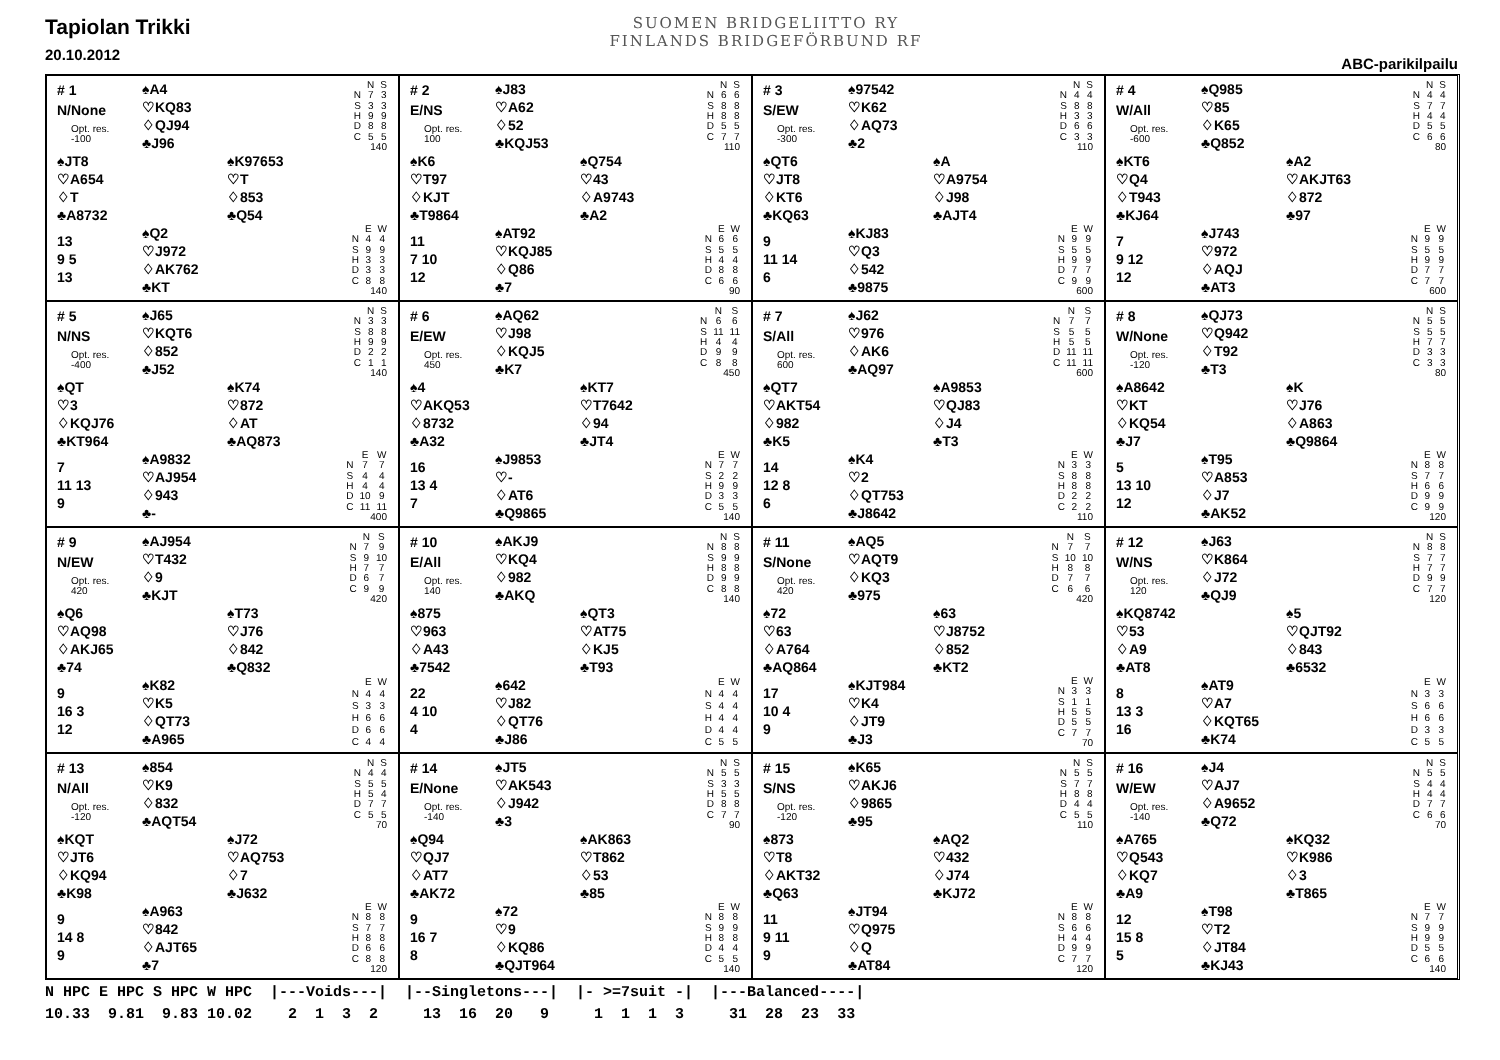Tapiolan Trikki
20.10.2012
SUOMEN BRIDGELIITTO RY
FINLANDS BRIDGEFÖRBUND RF
ABC-parikilpailu
# 1
N/None
Opt. res.
-100
♠A4
♡KQ83
♢QJ94
♣J96
| | N | S |
| --- | --- | --- |
| N | 7 | 3 |
| S | 3 | 3 |
| H | 9 | 9 |
| D | 8 | 8 |
| C | 5 | 5 |
| 140 | | |
♠JT8
♡A654
♢T
♣A8732
♠K97653
♡T
♢853
♣Q54
13
9 5
13
♠Q2
♡J972
♢AK762
♣KT
| | E | W |
| --- | --- | --- |
| N | 4 | 4 |
| S | 9 | 9 |
| H | 3 | 3 |
| D | 3 | 3 |
| C | 8 | 8 |
| 140 | | |
# 2
E/NS
Opt. res.
100
♠J83
♡A62
♢52
♣KQJ53
| | N | S |
| --- | --- | --- |
| N | 6 | 6 |
| S | 8 | 8 |
| H | 8 | 8 |
| D | 5 | 5 |
| C | 7 | 7 |
| 110 | | |
♠K6
♡T97
♢KJT
♣T9864
♠Q754
♡43
♢A9743
♣A2
11
7 10
12
♠AT92
♡KQJ85
♢Q86
♣7
| | E | W |
| --- | --- | --- |
| N | 6 | 6 |
| S | 5 | 5 |
| H | 4 | 4 |
| D | 8 | 8 |
| C | 6 | 6 |
| 90 | | |
# 3
S/EW
Opt. res.
-300
♠97542
♡K62
♢AQ73
♣2
| | N | S |
| --- | --- | --- |
| N | 4 | 4 |
| S | 8 | 8 |
| H | 3 | 3 |
| D | 6 | 6 |
| C | 3 | 3 |
| 110 | | |
♠QT6
♡JT8
♢KT6
♣KQ63
♠A
♡A9754
♢J98
♣AJT4
9
11 14
6
♠KJ83
♡Q3
♢542
♣9875
| | E | W |
| --- | --- | --- |
| N | 9 | 9 |
| S | 5 | 5 |
| H | 9 | 9 |
| D | 7 | 7 |
| C | 9 | 9 |
| 600 | | |
# 4
W/All
Opt. res.
-600
♠Q985
♡85
♢K65
♣Q852
| | N | S |
| --- | --- | --- |
| N | 4 | 4 |
| S | 7 | 7 |
| H | 4 | 4 |
| D | 5 | 5 |
| C | 6 | 6 |
| 80 | | |
♠KT6
♡Q4
♢T943
♣KJ64
♠A2
♡AKJT63
♢872
♣97
7
9 12
12
♠J743
♡972
♢AQJ
♣AT3
| | E | W |
| --- | --- | --- |
| N | 9 | 9 |
| S | 5 | 5 |
| H | 9 | 9 |
| D | 7 | 7 |
| C | 7 | 7 |
| 600 | | |
# 5
N/NS
Opt. res.
-400
♠J65
♡KQT6
♢852
♣J52
| | N | S |
| --- | --- | --- |
| N | 3 | 3 |
| S | 8 | 8 |
| H | 9 | 9 |
| D | 2 | 2 |
| C | 1 | 1 |
| 140 | | |
♠QT
♡3
♢KQJ76
♣KT964
♠K74
♡872
♢AT
♣AQ873
7
11 13
9
♠A9832
♡AJ954
♢943
♣-
| | E | W |
| --- | --- | --- |
| N | 7 | 7 |
| S | 4 | 4 |
| H | 4 | 4 |
| D | 10 | 9 |
| C | 11 | 11 |
| 400 | | |
# 6
E/EW
Opt. res.
450
♠AQ62
♡J98
♢KQJ5
♣K7
| | N | S |
| --- | --- | --- |
| N | 6 | 6 |
| S | 11 | 11 |
| H | 4 | 4 |
| D | 9 | 9 |
| C | 8 | 8 |
| 450 | | |
♠4
♡AKQ53
♢8732
♣A32
♠KT7
♡T7642
♢94
♣JT4
16
13 4
7
♠J9853
♡-
♢AT6
♣Q9865
| | E | W |
| --- | --- | --- |
| N | 7 | 7 |
| S | 2 | 2 |
| H | 9 | 9 |
| D | 3 | 3 |
| C | 5 | 5 |
| 140 | | |
# 7
S/All
Opt. res.
600
♠J62
♡976
♢AK6
♣AQ97
| | N | S |
| --- | --- | --- |
| N | 7 | 7 |
| S | 5 | 5 |
| H | 5 | 5 |
| D | 11 | 11 |
| C | 11 | 11 |
| 600 | | |
♠QT7
♡AKT54
♢982
♣K5
♠A9853
♡QJ83
♢J4
♣T3
14
12 8
6
♠K4
♡2
♢QT753
♣J8642
| | E | W |
| --- | --- | --- |
| N | 3 | 3 |
| S | 8 | 8 |
| H | 8 | 8 |
| D | 2 | 2 |
| C | 2 | 2 |
| 110 | | |
# 8
W/None
Opt. res.
-120
♠QJ73
♡Q942
♢T92
♣T3
| | N | S |
| --- | --- | --- |
| N | 5 | 5 |
| S | 5 | 5 |
| H | 7 | 7 |
| D | 3 | 3 |
| C | 3 | 3 |
| 80 | | |
♠A8642
♡KT
♢KQ54
♣J7
♠K
♡J76
♢A863
♣Q9864
5
13 10
12
♠T95
♡A853
♢J7
♣AK52
| | E | W |
| --- | --- | --- |
| N | 8 | 8 |
| S | 7 | 7 |
| H | 6 | 6 |
| D | 9 | 9 |
| C | 9 | 9 |
| 120 | | |
# 9
N/EW
Opt. res.
420
♠AJ954
♡T432
♢9
♣KJT
| | N | S |
| --- | --- | --- |
| N | 7 | 9 |
| S | 9 | 10 |
| H | 7 | 7 |
| D | 6 | 7 |
| C | 9 | 9 |
| 420 | | |
♠Q6
♡AQ98
♢AKJ65
♣74
♠T73
♡J76
♢842
♣Q832
9
16 3
12
♠K82
♡K5
♢QT73
♣A965
| | E | W |
| --- | --- | --- |
| N | 4 | 4 |
| S | 3 | 3 |
| H | 6 | 6 |
| D | 6 | 6 |
| C | 4 | 4 |
# 10
E/All
Opt. res.
140
♠AKJ9
♡KQ4
♢982
♣AKQ
| | N | S |
| --- | --- | --- |
| N | 8 | 8 |
| S | 9 | 9 |
| H | 8 | 8 |
| D | 9 | 9 |
| C | 8 | 8 |
| 140 | | |
♠875
♡963
♢A43
♣7542
♠QT3
♡AT75
♢KJ5
♣T93
22
4 10
4
♠642
♡J82
♢QT76
♣J86
| | E | W |
| --- | --- | --- |
| N | 4 | 4 |
| S | 4 | 4 |
| H | 4 | 4 |
| D | 4 | 4 |
| C | 5 | 5 |
# 11
S/None
Opt. res.
420
♠AQ5
♡AQT9
♢KQ3
♣975
| | N | S |
| --- | --- | --- |
| N | 7 | 7 |
| S | 10 | 10 |
| H | 8 | 8 |
| D | 7 | 7 |
| C | 6 | 6 |
| 420 | | |
♠72
♡63
♢A764
♣AQ864
♠63
♡J8752
♢852
♣KT2
17
10 4
9
♠KJT984
♡K4
♢JT9
♣J3
| | E | W |
| --- | --- | --- |
| N | 3 | 3 |
| S | 1 | 1 |
| H | 5 | 5 |
| D | 5 | 5 |
| C | 7 | 7 |
| 70 | | |
# 12
W/NS
Opt. res.
120
♠J63
♡K864
♢J72
♣QJ9
| | N | S |
| --- | --- | --- |
| N | 8 | 8 |
| S | 7 | 7 |
| H | 7 | 7 |
| D | 9 | 9 |
| C | 7 | 7 |
| 120 | | |
♠KQ8742
♡53
♢A9
♣AT8
♠5
♡QJT92
♢843
♣6532
8
13 3
16
♠AT9
♡A7
♢KQT65
♣K74
| | E | W |
| --- | --- | --- |
| N | 3 | 3 |
| S | 6 | 6 |
| H | 6 | 6 |
| D | 3 | 3 |
| C | 5 | 5 |
# 13
N/All
Opt. res.
-120
♠854
♡K9
♢832
♣AQT54
| | N | S |
| --- | --- | --- |
| N | 4 | 4 |
| S | 5 | 5 |
| H | 5 | 4 |
| D | 7 | 7 |
| C | 5 | 5 |
| 70 | | |
♠KQT
♡JT6
♢KQ94
♣K98
♠J72
♡AQ753
♢7
♣J632
9
14 8
9
♠A963
♡842
♢AJT65
♣7
| | E | W |
| --- | --- | --- |
| N | 8 | 8 |
| S | 7 | 7 |
| H | 8 | 8 |
| D | 6 | 6 |
| C | 8 | 8 |
| 120 | | |
# 14
E/None
Opt. res.
-140
♠JT5
♡AK543
♢J942
♣3
| | N | S |
| --- | --- | --- |
| N | 5 | 5 |
| S | 3 | 3 |
| H | 5 | 5 |
| D | 8 | 8 |
| C | 7 | 7 |
| 90 | | |
♠Q94
♡QJ7
♢AT7
♣AK72
♠AK863
♡T862
♢53
♣85
9
16 7
8
♠72
♡9
♢KQ86
♣QJT964
| | E | W |
| --- | --- | --- |
| N | 8 | 8 |
| S | 9 | 9 |
| H | 8 | 8 |
| D | 4 | 4 |
| C | 5 | 5 |
| 140 | | |
# 15
S/NS
Opt. res.
-120
♠K65
♡AKJ6
♢9865
♣95
| | N | S |
| --- | --- | --- |
| N | 5 | 5 |
| S | 7 | 7 |
| H | 8 | 8 |
| D | 4 | 4 |
| C | 5 | 5 |
| 110 | | |
♠873
♡T8
♢AKT32
♣Q63
♠AQ2
♡432
♢J74
♣KJ72
11
9 11
9
♠JT94
♡Q975
♢Q
♣AT84
| | E | W |
| --- | --- | --- |
| N | 8 | 8 |
| S | 6 | 6 |
| H | 4 | 4 |
| D | 9 | 9 |
| C | 7 | 7 |
| 120 | | |
# 16
W/EW
Opt. res.
-140
♠J4
♡AJ7
♢A9652
♣Q72
| | N | S |
| --- | --- | --- |
| N | 5 | 5 |
| S | 4 | 4 |
| H | 4 | 4 |
| D | 7 | 7 |
| C | 6 | 6 |
| 70 | | |
♠A765
♡Q543
♢KQ7
♣A9
♠KQ32
♡K986
♢3
♣T865
12
15 8
5
♠T98
♡T2
♢JT84
♣KJ43
| | E | W |
| --- | --- | --- |
| N | 7 | 7 |
| S | 9 | 9 |
| H | 9 | 9 |
| D | 5 | 5 |
| C | 6 | 6 |
| 140 | | |
N HPC E HPC S HPC W HPC |---Voids---| |--Singletons---| |- >=7suit -| |---Balanced----| 10.33 9.81 9.83 10.02 2 1 3 2 13 16 20 9 1 1 1 3 31 28 23 33